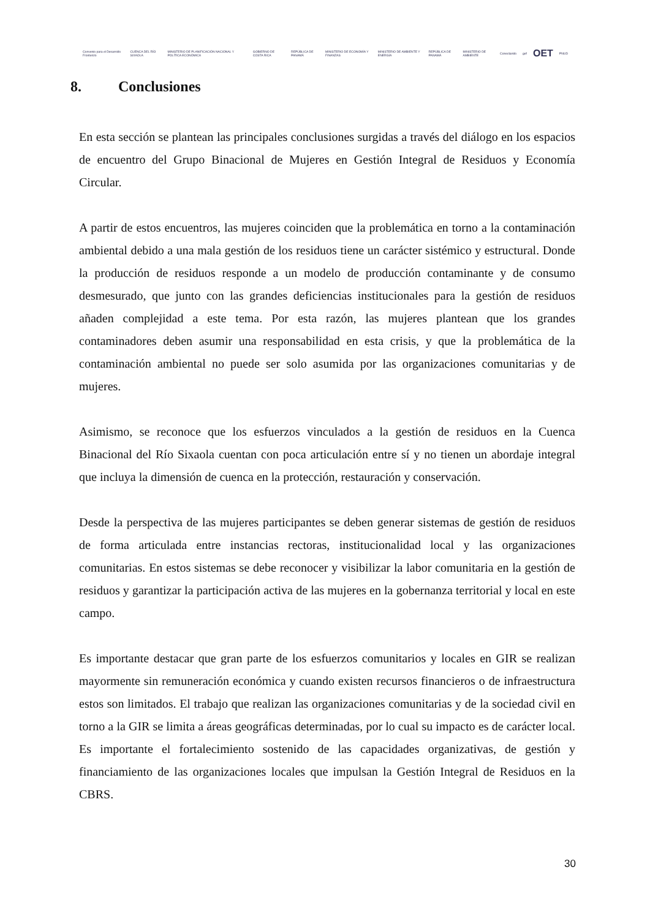Convenio para el Desarrollo Fronterizo CUENCA DEL RÍO SIXAOLA MINISTERIO DE PLANIFICACIÓN NACIONAL Y POLÍTICA ECONÓMICA GOBIERNO DE COSTA RICA REPÚBLICA DE PANAMÁ MINISTERIO DE ECONOMÍA Y FINANZAS MINISTERIO DE AMBIENTE Y ENERGÍA REPÚBLICA DE PANAMÁ MINISTERIO DE AMBIENTE Conectando gef OET PNUD
8. Conclusiones
En esta sección se plantean las principales conclusiones surgidas a través del diálogo en los espacios de encuentro del Grupo Binacional de Mujeres en Gestión Integral de Residuos y Economía Circular.
A partir de estos encuentros, las mujeres coinciden que la problemática en torno a la contaminación ambiental debido a una mala gestión de los residuos tiene un carácter sistémico y estructural. Donde la producción de residuos responde a un modelo de producción contaminante y de consumo desmesurado, que junto con las grandes deficiencias institucionales para la gestión de residuos añaden complejidad a este tema. Por esta razón, las mujeres plantean que los grandes contaminadores deben asumir una responsabilidad en esta crisis, y que la problemática de la contaminación ambiental no puede ser solo asumida por las organizaciones comunitarias y de mujeres.
Asimismo, se reconoce que los esfuerzos vinculados a la gestión de residuos en la Cuenca Binacional del Río Sixaola cuentan con poca articulación entre sí y no tienen un abordaje integral que incluya la dimensión de cuenca en la protección, restauración y conservación.
Desde la perspectiva de las mujeres participantes se deben generar sistemas de gestión de residuos de forma articulada entre instancias rectoras, institucionalidad local y las organizaciones comunitarias. En estos sistemas se debe reconocer y visibilizar la labor comunitaria en la gestión de residuos y garantizar la participación activa de las mujeres en la gobernanza territorial y local en este campo.
Es importante destacar que gran parte de los esfuerzos comunitarios y locales en GIR se realizan mayormente sin remuneración económica y cuando existen recursos financieros o de infraestructura estos son limitados. El trabajo que realizan las organizaciones comunitarias y de la sociedad civil en torno a la GIR se limita a áreas geográficas determinadas, por lo cual su impacto es de carácter local. Es importante el fortalecimiento sostenido de las capacidades organizativas, de gestión y financiamiento de las organizaciones locales que impulsan la Gestión Integral de Residuos en la CBRS.
30